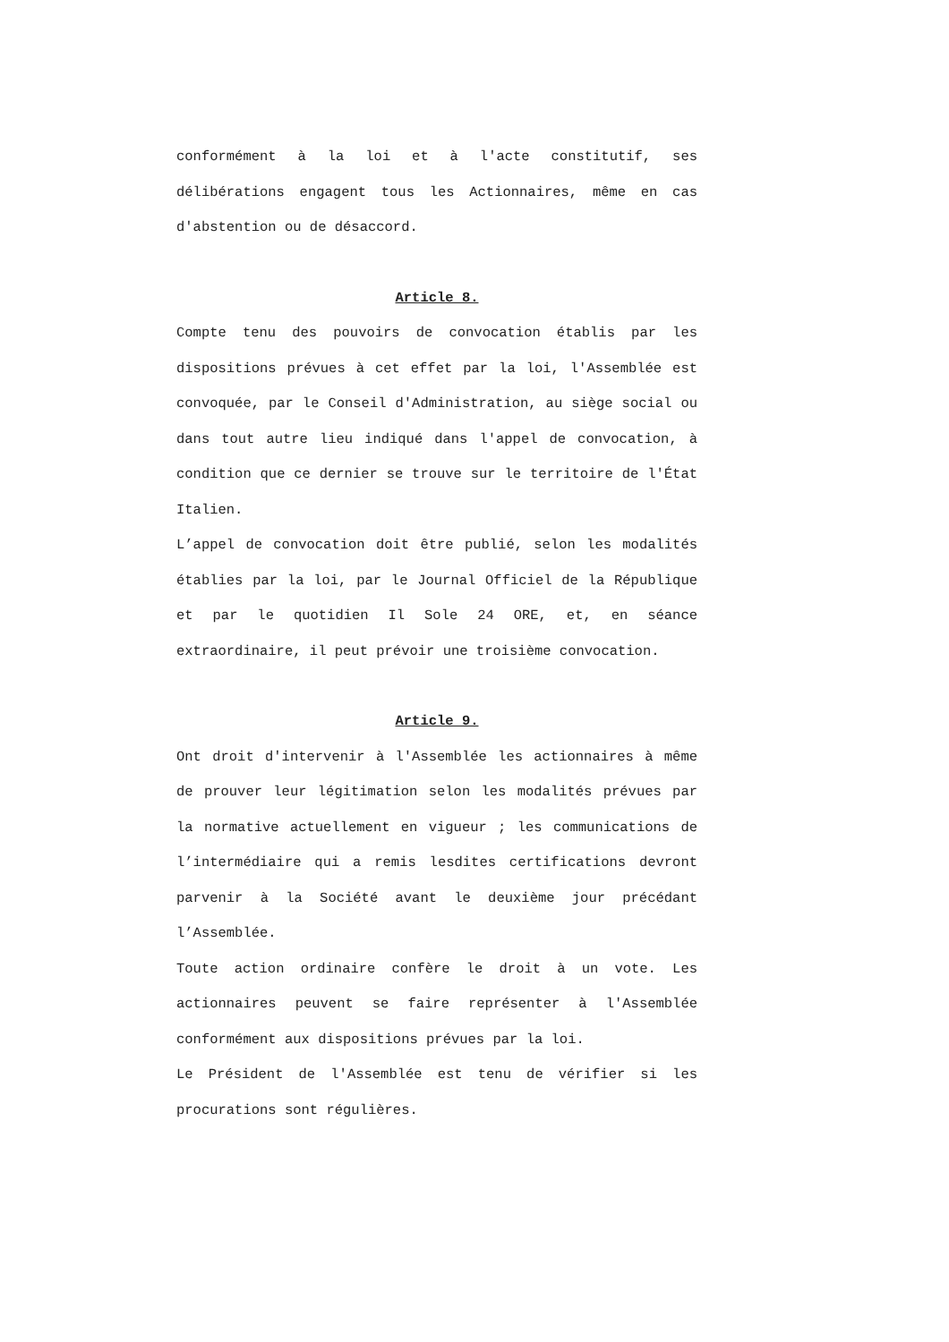conformément à la loi et à l'acte constitutif, ses délibérations engagent tous les Actionnaires, même en cas d'abstention ou de désaccord.
Article 8.
Compte tenu des pouvoirs de convocation établis par les dispositions prévues à cet effet par la loi, l'Assemblée est convoquée, par le Conseil d'Administration, au siège social ou dans tout autre lieu indiqué dans l'appel de convocation, à condition que ce dernier se trouve sur le territoire de l'État Italien.
L’appel de convocation doit être publié, selon les modalités établies par la loi, par le Journal Officiel de la République et par le quotidien Il Sole 24 ORE, et, en séance extraordinaire, il peut prévoir une troisième convocation.
Article 9.
Ont droit d'intervenir à l'Assemblée les actionnaires à même de prouver leur légitimation selon les modalités prévues par la normative actuellement en vigueur ; les communications de l’intermédiaire qui a remis lesdites certifications devront parvenir à la Société avant le deuxième jour précédant l’Assemblée.
Toute action ordinaire confère le droit à un vote. Les actionnaires peuvent se faire représenter à l'Assemblée conformément aux dispositions prévues par la loi.
Le Président de l'Assemblée est tenu de vérifier si les procurations sont régulières.